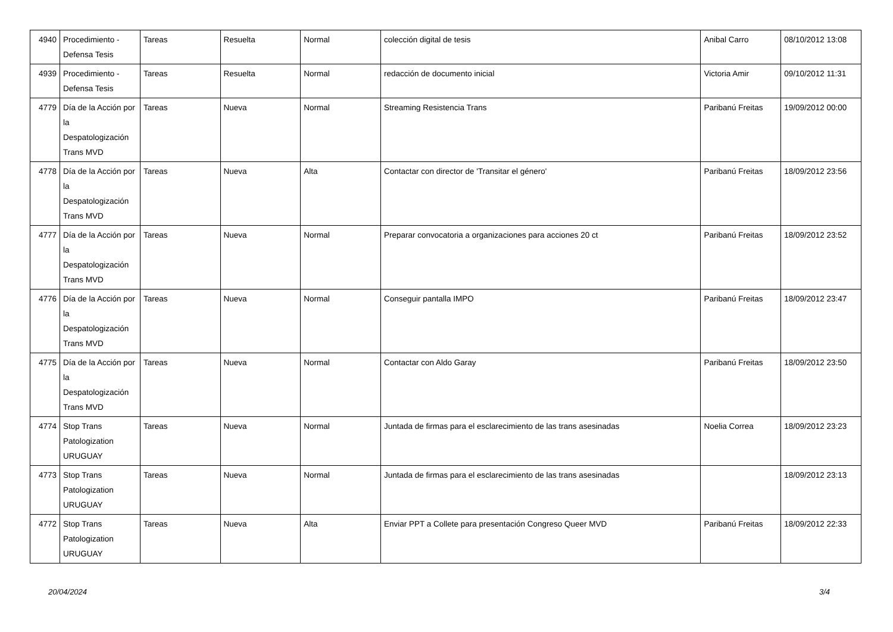| 4940 | Procedimiento - Defensa Tesis | Tareas | Resuelta | Normal | colección digital de tesis | Anibal Carro | 08/10/2012 13:08 |
| 4939 | Procedimiento - Defensa Tesis | Tareas | Resuelta | Normal | redacción de documento inicial | Victoria Amir | 09/10/2012 11:31 |
| 4779 | Día de la Acción por la Despatologización Trans MVD | Tareas | Nueva | Normal | Streaming Resistencia Trans | Paribanú Freitas | 19/09/2012 00:00 |
| 4778 | Día de la Acción por la Despatologización Trans MVD | Tareas | Nueva | Alta | Contactar con director de 'Transitar el género' | Paribanú Freitas | 18/09/2012 23:56 |
| 4777 | Día de la Acción por la Despatologización Trans MVD | Tareas | Nueva | Normal | Preparar convocatoria a organizaciones para acciones 20 ct | Paribanú Freitas | 18/09/2012 23:52 |
| 4776 | Día de la Acción por la Despatologización Trans MVD | Tareas | Nueva | Normal | Conseguir pantalla IMPO | Paribanú Freitas | 18/09/2012 23:47 |
| 4775 | Día de la Acción por la Despatologización Trans MVD | Tareas | Nueva | Normal | Contactar con Aldo Garay | Paribanú Freitas | 18/09/2012 23:50 |
| 4774 | Stop Trans Patologization URUGUAY | Tareas | Nueva | Normal | Juntada de firmas para el esclarecimiento de las trans asesinadas | Noelia Correa | 18/09/2012 23:23 |
| 4773 | Stop Trans Patologization URUGUAY | Tareas | Nueva | Normal | Juntada de firmas para el esclarecimiento de las trans asesinadas | | 18/09/2012 23:13 |
| 4772 | Stop Trans Patologization URUGUAY | Tareas | Nueva | Alta | Enviar PPT a Collete para presentación Congreso Queer MVD | Paribanú Freitas | 18/09/2012 22:33 |
20/04/2024 3/4